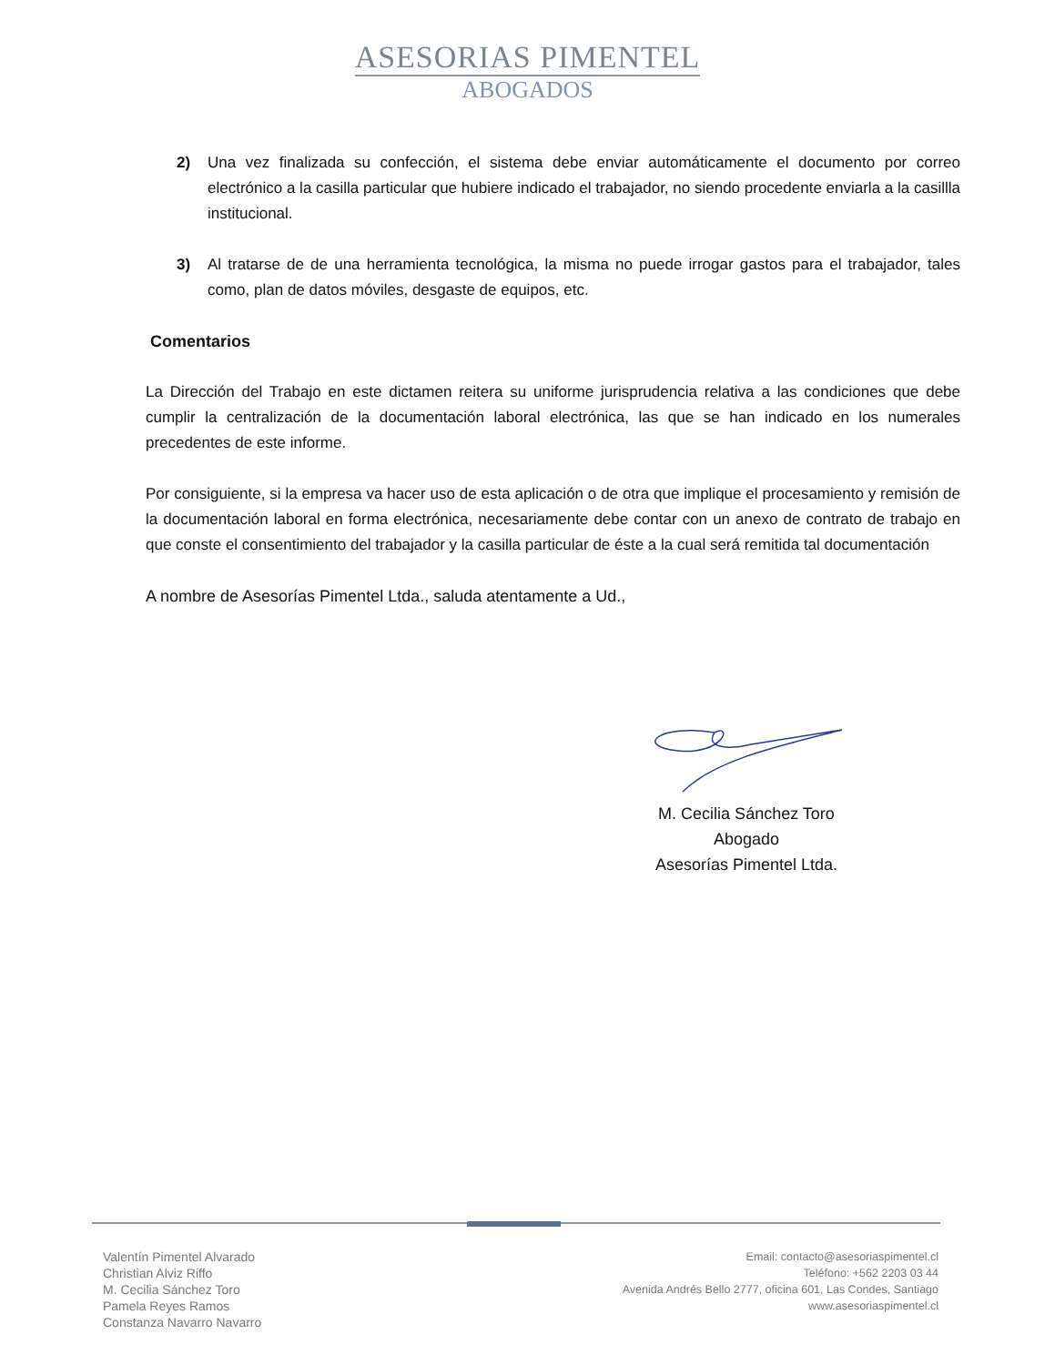ASESORIAS PIMENTEL
ABOGADOS
2) Una vez finalizada su confección, el sistema debe enviar automáticamente el documento por correo electrónico a la casilla particular que hubiere indicado el trabajador, no siendo procedente enviarla a la casillla institucional.
3) Al tratarse de de una herramienta tecnológica, la misma no puede irrogar gastos para el trabajador, tales como, plan de datos móviles, desgaste de equipos, etc.
Comentarios
La Dirección del Trabajo en este dictamen reitera su uniforme jurisprudencia relativa a las condiciones que debe cumplir la centralización de la documentación laboral electrónica, las que se han indicado en los numerales precedentes de este informe.
Por consiguiente, si la empresa va hacer uso de esta aplicación o de otra que implique el procesamiento y remisión de la documentación laboral en forma electrónica, necesariamente debe contar con un anexo de contrato de trabajo en que conste el consentimiento del trabajador y la casilla particular de éste a la cual será remitida tal documentación
A nombre de Asesorías Pimentel Ltda., saluda atentamente a Ud.,
M. Cecilia Sánchez Toro
Abogado
Asesorías Pimentel Ltda.
Valentín Pimentel Alvarado
Christian Alviz Riffo
M. Cecilia Sánchez Toro
Pamela Reyes Ramos
Constanza Navarro Navarro
Email: contacto@asesoriaspimentel.cl
Teléfono: +562 2203 03 44
Avenida Andrés Bello 2777, oficina 601, Las Condes, Santiago
www.asesoriaspimentel.cl